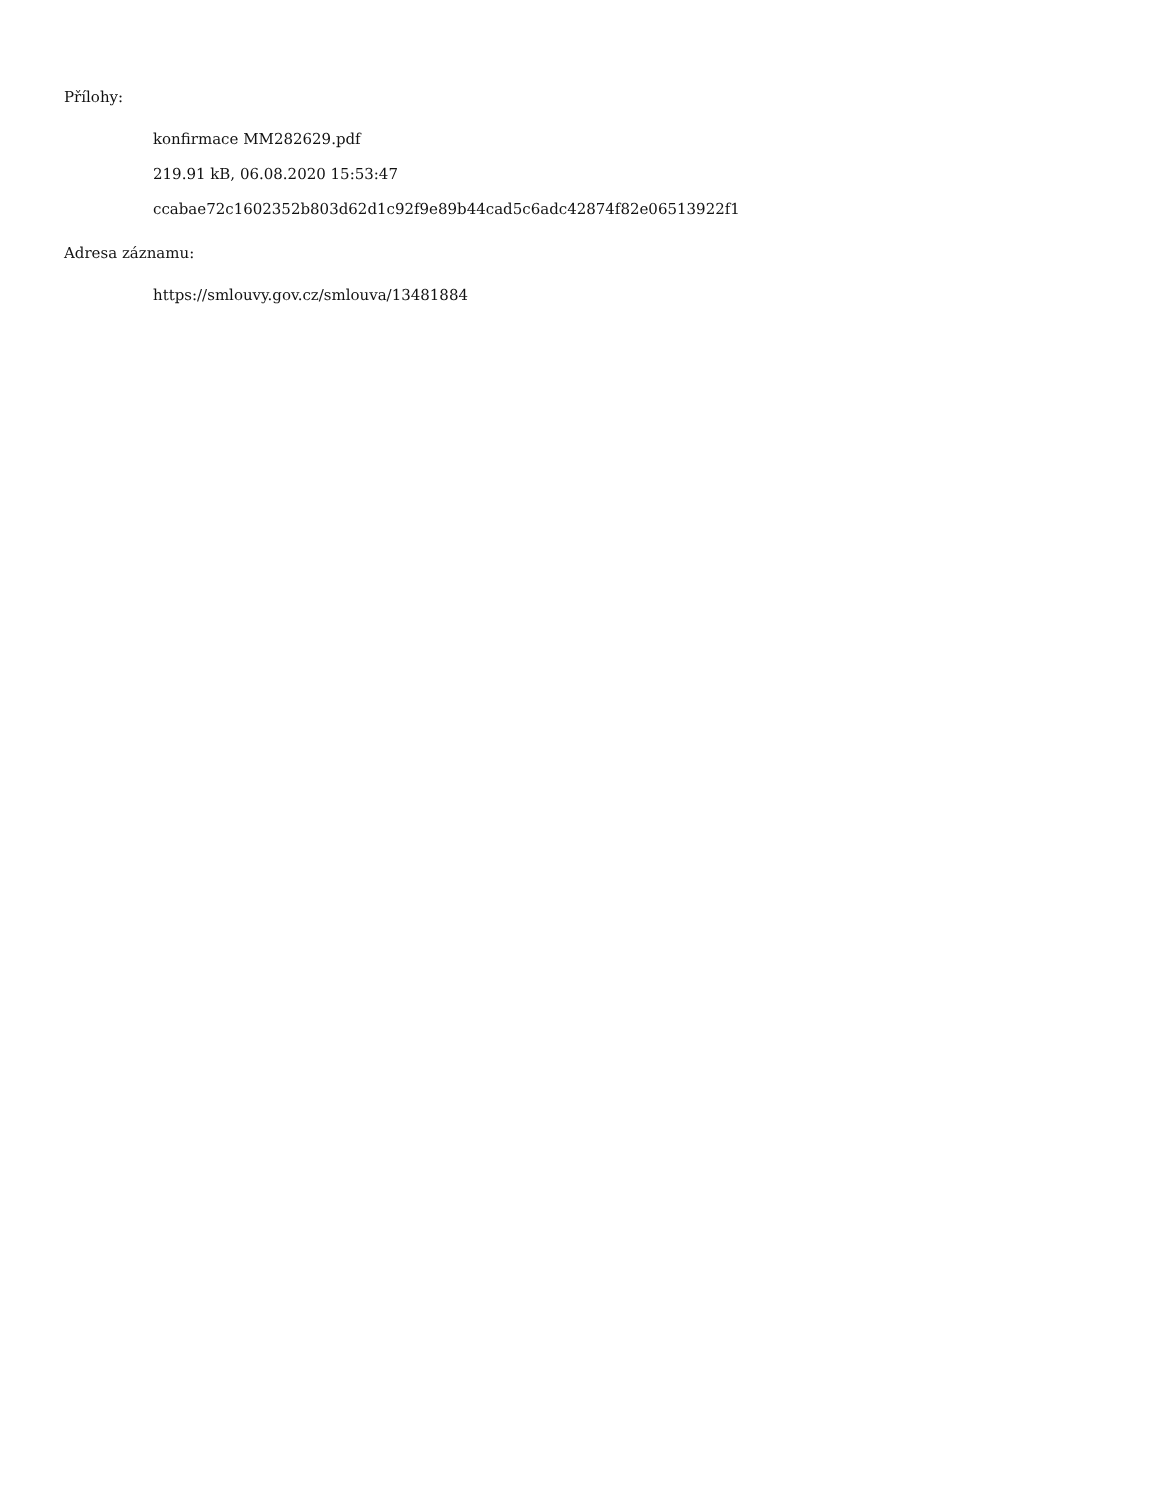Přílohy:
konfirmace MM282629.pdf
219.91 kB, 06.08.2020 15:53:47
ccabae72c1602352b803d62d1c92f9e89b44cad5c6adc42874f82e06513922f1
Adresa záznamu:
https://smlouvy.gov.cz/smlouva/13481884